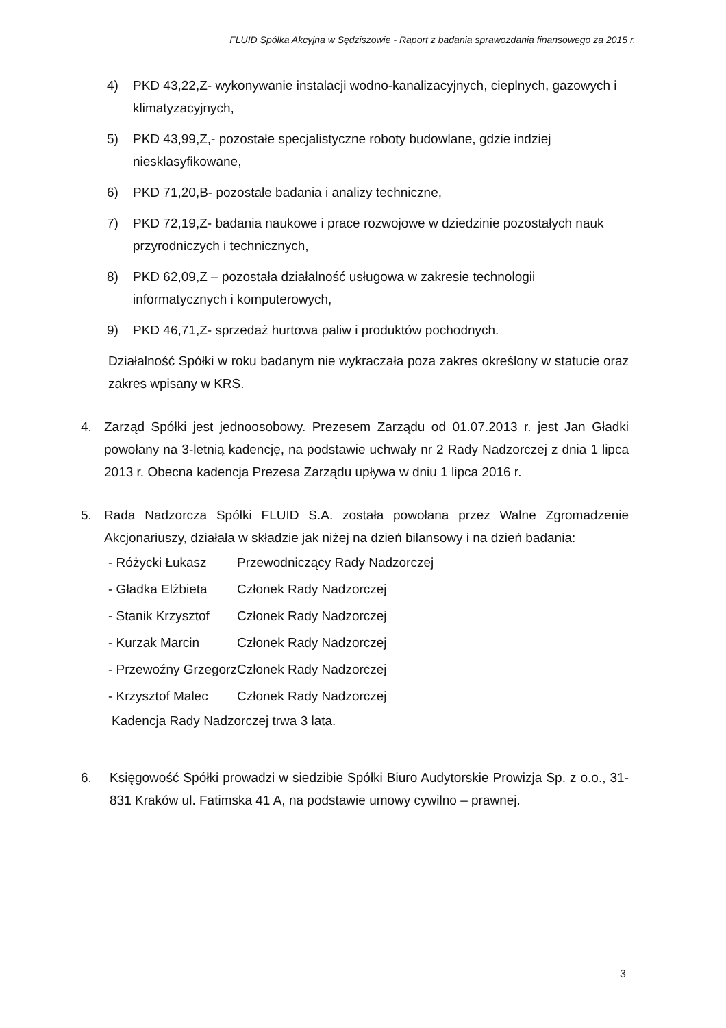FLUID Spółka Akcyjna w Sędziszowie - Raport z badania sprawozdania finansowego za 2015 r.
4) PKD 43,22,Z- wykonywanie instalacji wodno-kanalizacyjnych, cieplnych, gazowych i klimatyzacyjnych,
5) PKD 43,99,Z,- pozostałe specjalistyczne roboty budowlane, gdzie indziej niesklasyfikowane,
6) PKD 71,20,B- pozostałe badania i analizy techniczne,
7) PKD 72,19,Z- badania naukowe i prace rozwojowe w dziedzinie pozostałych nauk przyrodniczych i technicznych,
8) PKD 62,09,Z – pozostała działalność usługowa w zakresie technologii informatycznych i komputerowych,
9) PKD 46,71,Z- sprzedaż hurtowa paliw i produktów pochodnych.
Działalność Spółki w roku badanym nie wykraczała poza zakres określony w statucie oraz zakres wpisany w KRS.
4. Zarząd Spółki jest jednoosobowy. Prezesem Zarządu od 01.07.2013 r. jest Jan Gładki powołany na 3-letnią kadencję, na podstawie uchwały nr 2 Rady Nadzorczej z dnia 1 lipca 2013 r. Obecna kadencja Prezesa Zarządu upływa w dniu 1 lipca 2016 r.
5. Rada Nadzorcza Spółki FLUID S.A. została powołana przez Walne Zgromadzenie Akcjonariuszy, działała w składzie jak niżej na dzień bilansowy i na dzień badania:
- Różycki Łukasz Przewodniczący Rady Nadzorczej
- Gładka Elżbieta Członek Rady Nadzorczej
- Stanik Krzysztof Członek Rady Nadzorczej
- Kurzak Marcin Członek Rady Nadzorczej
- Przewoźny Grzegorz Członek Rady Nadzorczej
- Krzysztof Malec Członek Rady Nadzorczej
Kadencja Rady Nadzorczej trwa 3 lata.
6. Księgowość Spółki prowadzi w siedzibie Spółki Biuro Audytorskie Prowizja Sp. z o.o., 31-831 Kraków ul. Fatimska 41 A, na podstawie umowy cywilno – prawnej.
3